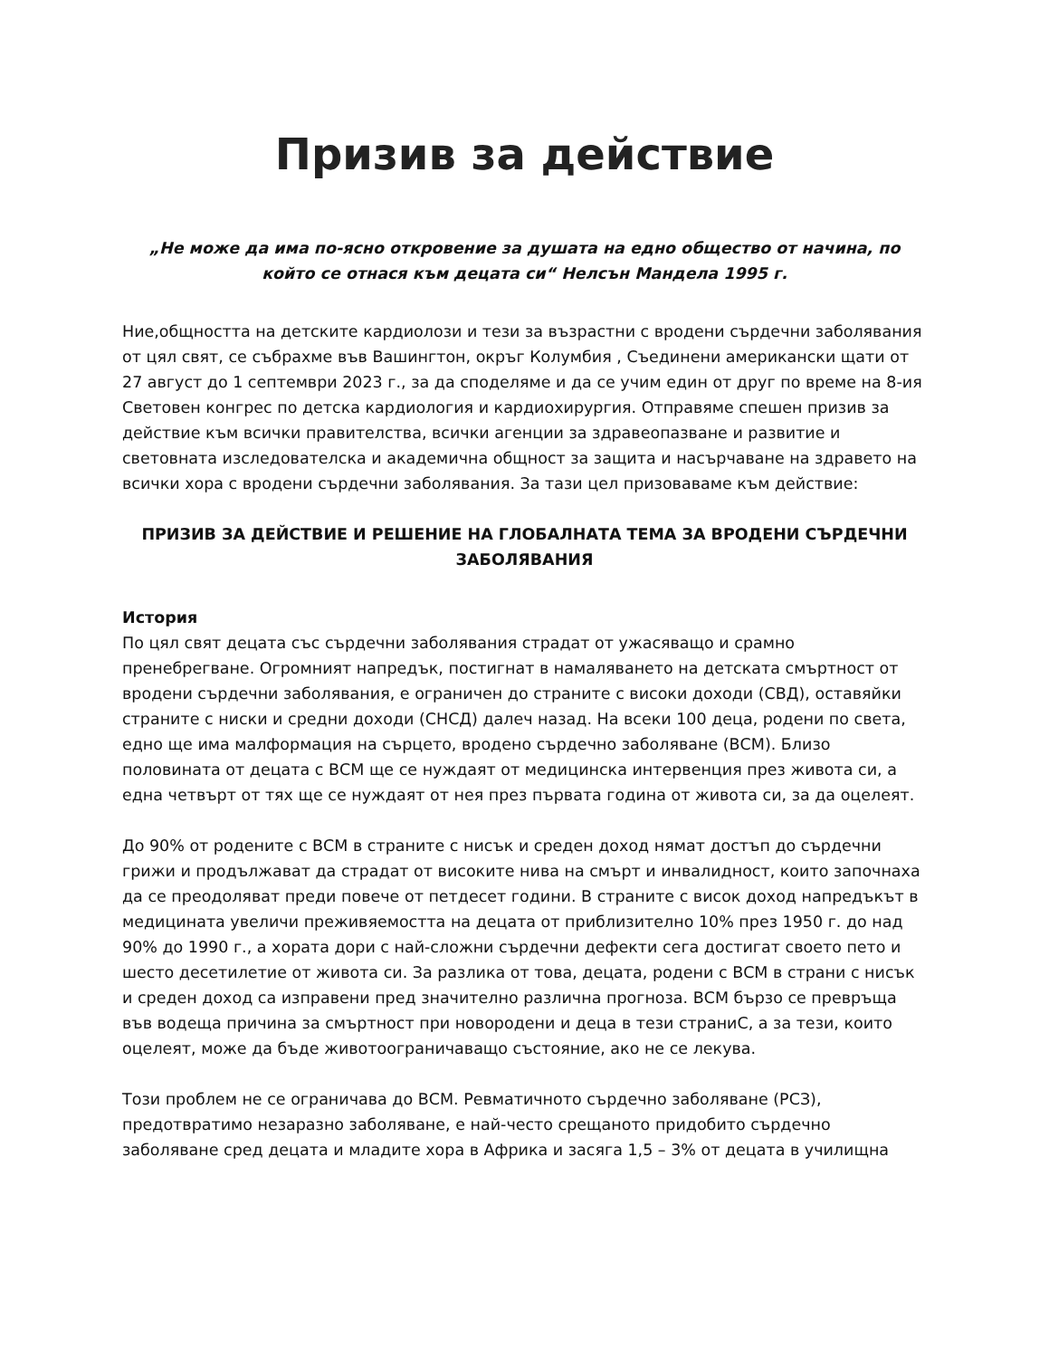Призив за действие
„Не може да има по-ясно откровение за душата на едно общество от начина, по който се отнася към децата си“ Нелсън Мандела 1995 г.
Ние,общността на детските кардиолози и тези за възрастни с вродени сърдечни заболявания от цял свят, се събрахме във Вашингтон, окръг Колумбия , Съединени американски щати от 27 август до 1 септември 2023 г., за да споделяме и да се учим един от друг по време на 8-ия Световен конгрес по детска кардиология и кардиохирургия. Отправяме спешен призив за действие към всички правителства, всички агенции за здравеопазване и развитие и световната изследователска и академична общност за защита и насърчаване на здравето на всички хора с вродени сърдечни заболявания. За тази цел призоваваме към действие:
ПРИЗИВ ЗА ДЕЙСТВИЕ И РЕШЕНИЕ НА ГЛОБАЛНАТА ТЕМА ЗА ВРОДЕНИ СЪРДЕЧНИ ЗАБОЛЯВАНИЯ
История
По цял свят децата със сърдечни заболявания страдат от ужасяващо и срамно пренебрегване. Огромният напредък, постигнат в намаляването на детската смъртност от вродени сърдечни заболявания, е ограничен до страните с високи доходи (СВД), оставяйки страните с ниски и средни доходи (СНСД) далеч назад. На всеки 100 деца, родени по света, едно ще има малформация на сърцето, вродено сърдечно заболяване (ВСМ). Близо половината от децата с ВСМ ще се нуждаят от медицинска интервенция през живота си, а една четвърт от тях ще се нуждаят от нея през първата година от живота си, за да оцелеят.
До 90% от родените с ВСМ в страните с нисък и среден доход нямат достъп до сърдечни грижи и продължават да страдат от високите нива на смърт и инвалидност, които започнаха да се преодоляват преди повече от петдесет години. В страните с висок доход напредъкът в медицината увеличи преживяемостта на децата от приблизително 10% през 1950 г. до над 90% до 1990 г., а хората дори с най-сложни сърдечни дефекти сега достигат своето пето и шесто десетилетие от живота си. За разлика от това, децата, родени с ВСМ в страни с нисък и среден доход са изправени пред значително различна прогноза. ВСМ бързо се превръща във водеща причина за смъртност при новородени и деца в тези страниС, а за тези, които оцелеят, може да бъде животоограничаващо състояние, ако не се лекува.
Този проблем не се ограничава до ВСМ. Ревматичното сърдечно заболяване (РСЗ), предотвратимо незаразно заболяване, е най-често срещаното придобито сърдечно заболяване сред децата и младите хора в Африка и засяга 1,5 – 3% от децата в училищна